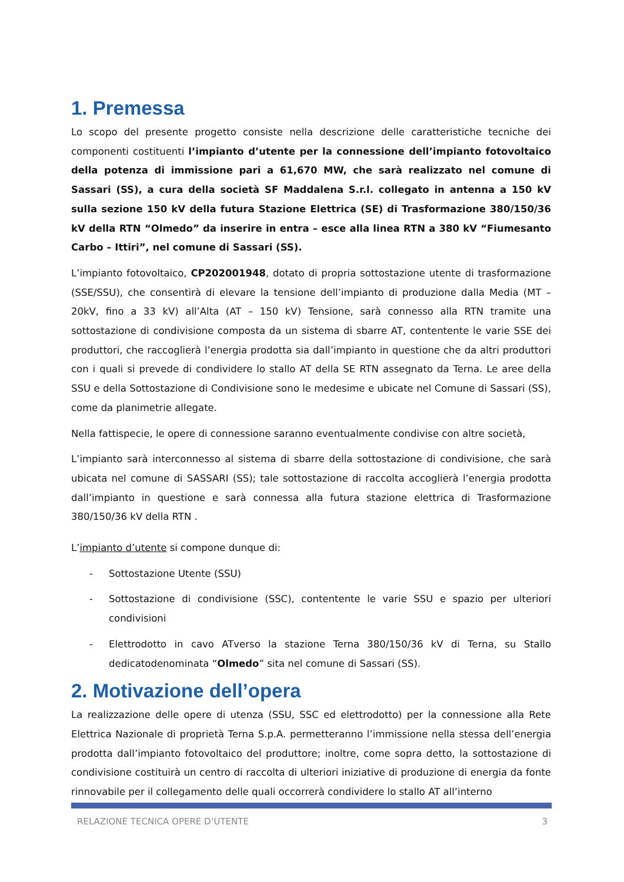1. Premessa
Lo scopo del presente progetto consiste nella descrizione delle caratteristiche tecniche dei componenti costituenti l’impianto d’utente per la connessione dell’impianto fotovoltaico della potenza di immissione pari a 61,670 MW, che sarà realizzato nel comune di Sassari (SS), a cura della società SF Maddalena S.r.l. collegato in antenna a 150 kV sulla sezione 150 kV della futura Stazione Elettrica (SE) di Trasformazione 380/150/36 kV della RTN “Olmedo” da inserire in entra – esce alla linea RTN a 380 kV “Fiumesanto Carbo – Ittiri”, nel comune di Sassari (SS).
L’impianto fotovoltaico, CP202001948, dotato di propria sottostazione utente di trasformazione (SSE/SSU), che consentirà di elevare la tensione dell’impianto di produzione dalla Media (MT – 20kV, fino a 33 kV) all’Alta (AT – 150 kV) Tensione, sarà connesso alla RTN tramite una sottostazione di condivisione composta da un sistema di sbarre AT, contentente le varie SSE dei produttori, che raccoglierà l’energia prodotta sia dall’impianto in questione che da altri produttori con i quali si prevede di condividere lo stallo AT della SE RTN assegnato da Terna. Le aree della SSU e della Sottostazione di Condivisione sono le medesime e ubicate nel Comune di Sassari (SS), come da planimetrie allegate.
Nella fattispecie, le opere di connessione saranno eventualmente condivise con altre società,
L’impianto sarà interconnesso al sistema di sbarre della sottostazione di condivisione, che sarà ubicata nel comune di SASSARI (SS); tale sottostazione di raccolta accoglierà l’energia prodotta dall’impianto in questione e sarà connessa alla futura stazione elettrica di Trasformazione 380/150/36 kV della RTN .
L’impianto d’utente si compone dunque di:
- Sottostazione Utente (SSU)
- Sottostazione di condivisione (SSC), contentente le varie SSU e spazio per ulteriori condivisioni
- Elettrodotto in cavo ATverso la stazione Terna 380/150/36 kV di Terna, su Stallo dedicatodenominata “Olmedo” sita nel comune di Sassari (SS).
2. Motivazione dell’opera
La realizzazione delle opere di utenza (SSU, SSC ed elettrodotto) per la connessione alla Rete Elettrica Nazionale di proprietà Terna S.p.A. permetteranno l’immissione nella stessa dell’energia prodotta dall’impianto fotovoltaico del produttore; inoltre, come sopra detto, la sottostazione di condivisione costituirà un centro di raccolta di ulteriori iniziative di produzione di energia da fonte rinnovabile per il collegamento delle quali occorrerà condividere lo stallo AT all’interno
RELAZIONE TECNICA OPERE D’UTENTE 3